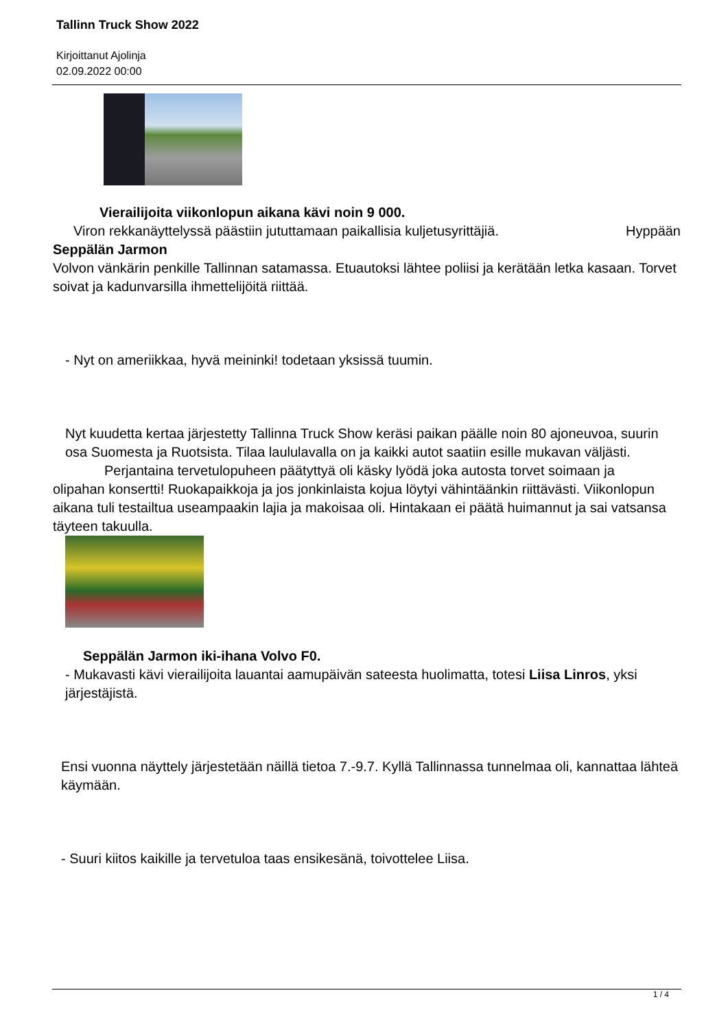Tallinn Truck Show 2022
Kirjoittanut Ajolinja
02.09.2022 00:00
Vierailijoita viikonlopun aikana kävi noin 9 000.
Viron rekkanäyttelyssä päästiin jututtamaan paikallisia kuljetusyrittäjiä. Hyppään
Seppälän Jarmon
Volvon vänkärin penkille Tallinnan satamassa. Etuautoksi lähtee poliisi ja kerätään letka kasaan. Torvet soivat ja kadunvarsilla ihmettelijöitä riittää.
- Nyt on ameriikkaa, hyvä meininki! todetaan yksissä tuumin.
Nyt kuudetta kertaa järjestetty Tallinna Truck Show keräsi paikan päälle noin 80 ajoneuvoa, suurin osa Suomesta ja Ruotsista. Tilaa laululavalla on ja kaikki autot saatiin esille mukavan väljästi.
Perjantaina tervetulopuheen päätyttyä oli käsky lyödä joka autosta torvet soimaan ja
olipahan konsertti! Ruokapaikkoja ja jos jonkinlaista kojua löytyi vähintäänkin riittävästi. Viikonlopun aikana tuli testailtua useampaakin lajia ja makoisaa oli. Hintakaan ei päätä huimannut ja sai vatsansa täyteen takuulla.
Seppälän Jarmon iki-ihana Volvo F0.
- Mukavasti kävi vierailijoita lauantai aamupäivän sateesta huolimatta, totesi Liisa Linros, yksi järjestäjistä.
Ensi vuonna näyttely järjestetään näillä tietoa 7.-9.7. Kyllä Tallinnassa tunnelmaa oli, kannattaa lähteä käymään.
- Suuri kiitos kaikille ja tervetuloa taas ensikesänä, toivottelee Liisa.
1 / 4